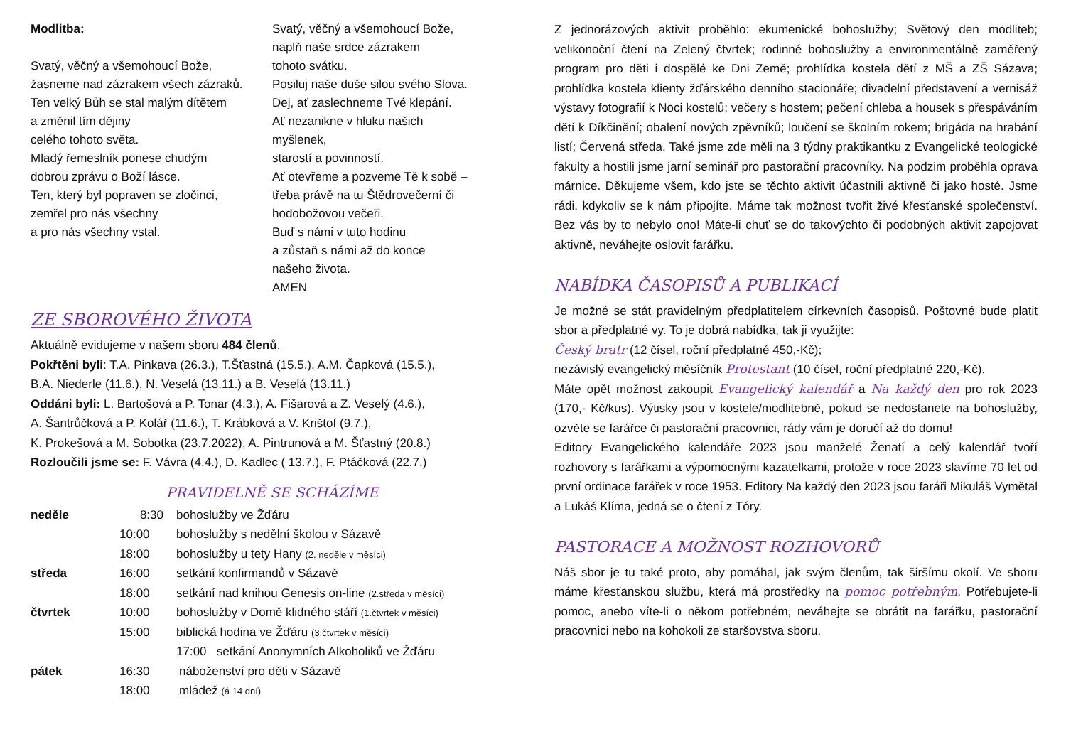Modlitba:
Svatý, věčný a všemohoucí Bože,
žasneme nad zázrakem všech zázraků.
Ten velký Bůh se stal malým dítětem
a změnil tím dějiny
celého tohoto světa.
Mladý řemeslník ponese chudým
dobrou zprávu o Boží lásce.
Ten, který byl popraven se zločinci,
zemřel pro nás všechny
a pro nás všechny vstal.
Svatý, věčný a všemohoucí Bože,
naplň naše srdce zázrakem
tohoto svátku.
Posiluj naše duše silou svého Slova.
Dej, ať zaslechneme Tvé klepání.
Ať nezanikne v hluku našich
myšlenek,
starostí a povinností.
Ať otevřeme a pozveme Tě k sobě –
třeba právě na tu Štědrovečerní či
hodobožovou večeři.
Buď s námi v tuto hodinu
a zůstaň s námi až do konce
našeho života.
AMEN
ZE SBOROVÉHO ŽIVOTA
Aktuálně evidujeme v našem sboru 484 členů.
Pokřtěni byli: T.A. Pinkava (26.3.), T.Šťastná (15.5.), A.M. Čapková (15.5.),
B.A. Niederle (11.6.), N. Veselá (13.11.) a B. Veselá (13.11.)
Oddáni byli: L. Bartošová a P. Tonar (4.3.), A. Fišarová a Z. Veselý (4.6.),
A. Šantrůčková a P. Kolář (11.6.), T. Krábková a V. Krištof (9.7.),
K. Prokešová a M. Sobotka (23.7.2022), A. Pintrunová a M. Šťastný (20.8.)
Rozloučili jsme se: F. Vávra (4.4.), D. Kadlec ( 13.7.), F. Ptáčková (22.7.)
PRAVIDELNĚ SE SCHÁZÍME
| neděle | 8:30 | bohoslužby ve Žďáru |
| | 10:00 | bohoslužby s nedělní školou v Sázavě |
| | 18:00 | bohoslužby u tety Hany (2. neděle v měsíci) |
| středa | 16:00 | setkání konfirmandů v Sázavě |
| | 18:00 | setkání nad knihou Genesis on-line (2.středa v měsíci) |
| čtvrtek | 10:00 | bohoslužby v Domě klidného stáří (1.čtvrtek v měsíci) |
| | 15:00 | biblická hodina ve Žďáru (3.čtvrtek v měsíci) |
| | | 17:00 setkání Anonymních Alkoholiků ve Žďáru |
| pátek | 16:30 | náboženství pro děti v Sázavě |
| | 18:00 | mládež (á 14 dní) |
Z jednorázových aktivit proběhlo: ekumenické bohoslužby; Světový den modliteb; velikonoční čtení na Zelený čtvrtek; rodinné bohoslužby a environmentálně zaměřený program pro děti i dospělé ke Dni Země; prohlídka kostela dětí z MŠ a ZŠ Sázava; prohlídka kostela klienty žďárského denního stacionáře; divadelní představení a vernisáž výstavy fotografií k Noci kostelů; večery s hostem; pečení chleba a housek s přespáváním dětí k Díkčinění; obalení nových zpěvníků; loučení se školním rokem; brigáda na hrabání listí; Červená středa. Také jsme zde měli na 3 týdny praktikantku z Evangelické teologické fakulty a hostili jsme jarní seminář pro pastorační pracovníky. Na podzim proběhla oprava márnice. Děkujeme všem, kdo jste se těchto aktivit účastnili aktivně či jako hosté. Jsme rádi, kdykoliv se k nám připojíte. Máme tak možnost tvořit živé křesťanské společenství. Bez vás by to nebylo ono! Máte-li chuť se do takovýchto či podobných aktivit zapojovat aktivně, neváhejte oslovit farářku.
NABÍDKA ČASOPISŮ A PUBLIKACÍ
Je možné se stát pravidelným předplatitelem církevních časopisů. Poštovné bude platit sbor a předplatné vy. To je dobrá nabídka, tak ji využijte:
Český bratr (12 čísel, roční předplatné 450,-Kč);
nezávislý evangelický měsíčník Protestant (10 čísel, roční předplatné 220,-Kč).
Máte opět možnost zakoupit Evangelický kalendář a Na každý den pro rok 2023 (170,- Kč/kus). Výtisky jsou v kostele/modlitebně, pokud se nedostanete na bohoslužby, ozvěte se farářce či pastorační pracovnici, rády vám je doručí až do domu!
Editory Evangelického kalendáře 2023 jsou manželé Ženatí a celý kalendář tvoří rozhovory s farářkami a výpomocnými kazatelkami, protože v roce 2023 slavíme 70 let od první ordinace farářek v roce 1953. Editory Na každý den 2023 jsou faráři Mikuláš Vymětal a Lukáš Klíma, jedná se o čtení z Tóry.
PASTORACE A MOŽNOST ROZHOVORŮ
Náš sbor je tu také proto, aby pomáhal, jak svým členům, tak širšímu okolí. Ve sboru máme křesťanskou službu, která má prostředky na pomoc potřebným. Potřebujete-li pomoc, anebo víte-li o někom potřebném, neváhejte se obrátit na farářku, pastorační pracovnici nebo na kohokoli ze staršovstva sboru.